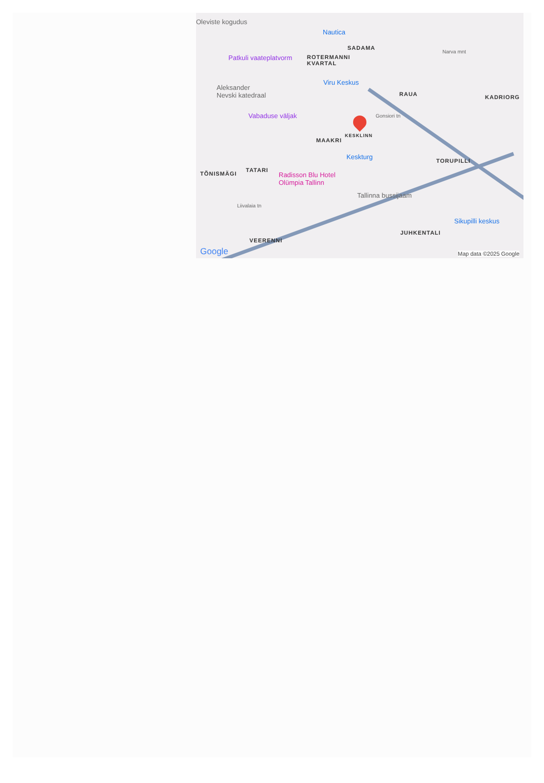Oleviste kogudus
Nautica
SADAMA
Patkuli vaateplatvorm
ROTERMANNI
KVARTAL
Narva mnt
Viru Keskus
Aleksander
Nevski katedraal
RAUA KADRIORG
Gonsiori tn
Vabaduse väljak
MAAKRI
KESKLINN
Keskturg TORUPILLI
TÕNISMÄGI
TATARI
Radisson Blu Hotel
Olümpia Tallinn
Tallinna bussijaam
Liivalaia tn
Sikupilli keskus
JUHKENTALI
VEERENNI
Google Map data ©2025 Google